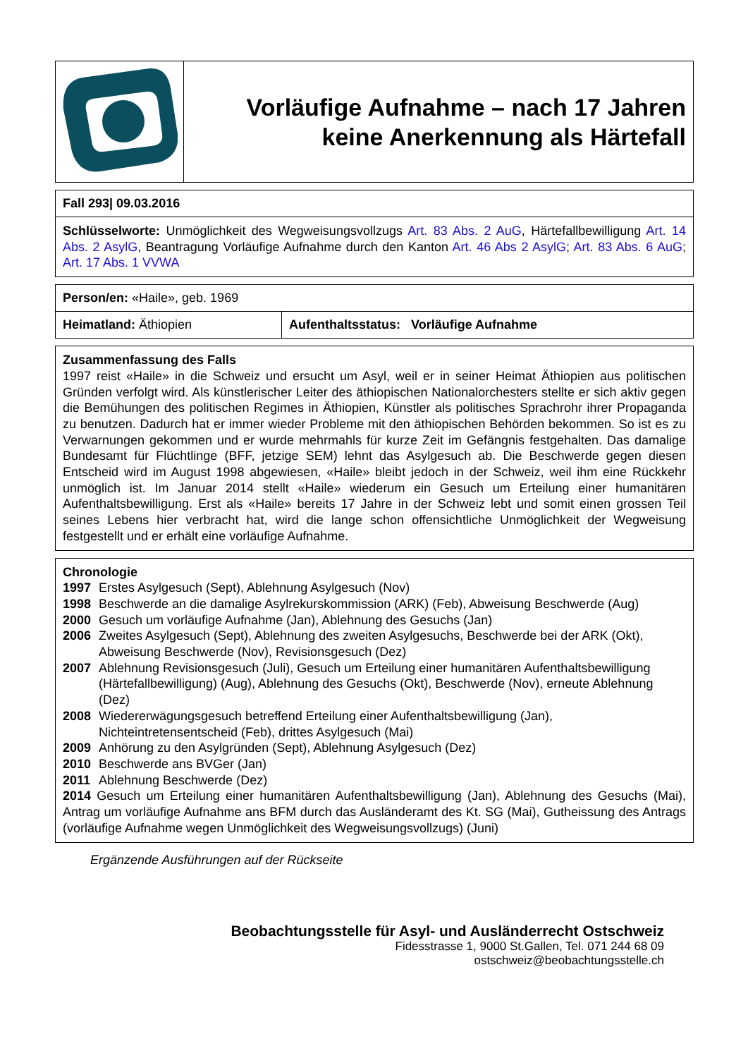| | Vorläufige Aufnahme – nach 17 Jahren keine Anerkennung als Härtefall |
| Fall 293/ 09.03.2016 |
| Schlüsselworte: Unmöglichkeit des Wegweisungsvollzugs Art. 83 Abs. 2 AuG , Härtefallbewilligung Art. 14 Abs. 2 AsylG , Beantragung Vorläufige Aufnahme durch den Kanton Art. 46 Abs 2 AsylG ; Art. 83 Abs. 6 AuG ; Art. 17 Abs. 1 VVWA |
| Person/en: «Haile», geb. 1969 | |
| Heimatland: Äthiopien | Aufenthaltsstatus: Vorläufige Aufnahme |
| Zusammenfassung des Falls 1997 reist «Haile» in die Schweiz und ersucht um Asyl, weil er in seiner Heimat Äthiopien aus politischen Gründen verfolgt wird. Als künstlerischer Leiter des äthiopischen Nationalorchesters stellte er sich aktiv gegen die Bemühungen des politischen Regimes in Äthiopien, Künstler als politisches Sprachrohr ihrer Propaganda zu benutzen. Dadurch hat er immer wieder Probleme mit den äthiopischen Behörden bekommen. So ist es zu Verwarnungen gekommen und er wurde mehrmahls für kurze Zeit im Gefängnis festgehalten. Das damalige Bundesamt für Flüchtlinge (BFF, jetzige SEM) lehnt das Asylgesuch ab. Die Beschwerde gegen diesen Entscheid wird im August 1998 abgewiesen, «Haile» bleibt jedoch in der Schweiz, weil ihm eine Rückkehr unmöglich ist. Im Januar 2014 stellt «Haile» wiederum ein Gesuch um Erteilung einer humanitären Aufenthaltsbewilligung. Erst als «Haile» bereits 17 Jahre in der Schweiz lebt und somit einen grossen Teil seines Lebens hier verbracht hat, wird die lange schon offensichtliche Unmöglichkeit der Wegweisung festgestellt und er erhält eine vorläufige Aufnahme. |
| Chronologie 1997 Erstes Asylgesuch (Sept), Ablehnung Asylgesuch (Nov) 1998 Beschwerde an die damalige Asylrekurskommission (ARK) (Feb), Abweisung Beschwerde (Aug) 2000 Gesuch um vorläufige Aufnahme (Jan), Ablehnung des Gesuchs (Jan) 2006 Zweites Asylgesuch (Sept), Ablehnung des zweiten Asylgesuchs, Beschwerde bei der ARK (Okt), Abweisung Beschwerde (Nov), Revisionsgesuch (Dez) 2007 Ablehnung Revisionsgesuch (Juli), Gesuch um Erteilung einer humanitären Aufenthaltsbewilligung (Härtefallbewilligung) (Aug), Ablehnung des Gesuchs (Okt), Beschwerde (Nov), erneute Ablehnung (Dez) 2008 Wiedererwägungsgesuch betreffend Erteilung einer Aufenthaltsbewilligung (Jan), Nichteintretensentscheid (Feb), drittes Asylgesuch (Mai) 2009 Anhörung zu den Asylgründen (Sept), Ablehnung Asylgesuch (Dez) 2010 Beschwerde ans BVGer (Jan) 2011 Ablehnung Beschwerde (Dez) 2014 Gesuch um Erteilung einer humanitären Aufenthaltsbewilligung (Jan), Ablehnung des Gesuchs (Mai), Antrag um vorläufige Aufnahme ans BFM durch das Ausländeramt des Kt. SG (Mai), Gutheissung des Antrags (vorläufige Aufnahme wegen Unmöglichkeit des Wegweisungsvollzugs) (Juni) |
Ergänzende Ausführungen auf der Rückseite
Beobachtungsstelle für Asyl- und Ausländerrecht Ostschweiz
Fidesstrasse 1, 9000 St.Gallen, Tel. 071 244 68 09
ostschweiz@beobachtungsstelle.ch